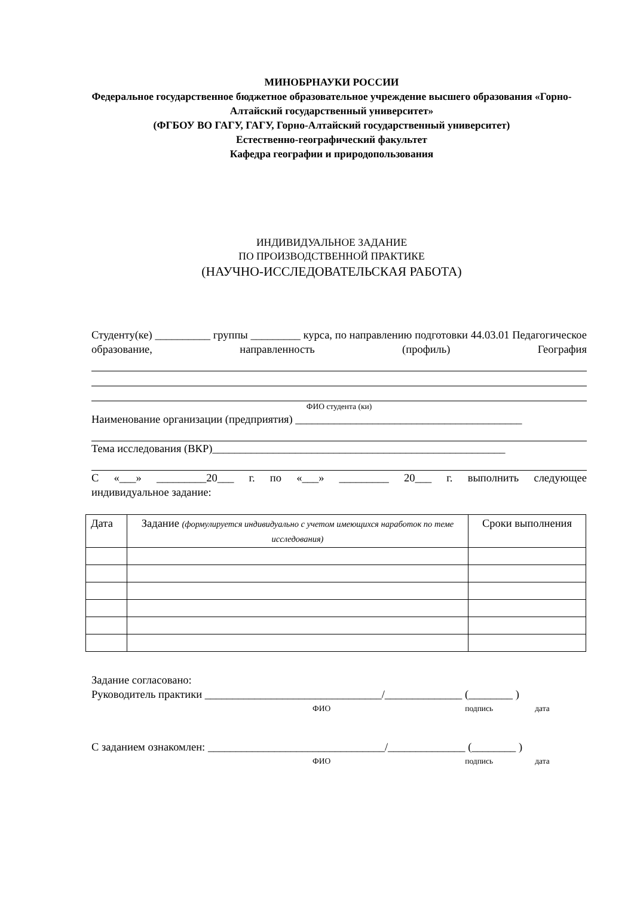МИНОБРНАУКИ РОССИИ
Федеральное государственное бюджетное образовательное учреждение высшего образования «Горно-Алтайский государственный университет»
(ФГБОУ ВО ГАГУ, ГАГУ, Горно-Алтайский государственный университет)
Естественно-географический факультет
Кафедра географии и природопользования
ИНДИВИДУАЛЬНОЕ ЗАДАНИЕ
ПО ПРОИЗВОДСТВЕННОЙ ПРАКТИКЕ
(НАУЧНО-ИССЛЕДОВАТЕЛЬСКАЯ РАБОТА)
Студенту(ке) __________ группы _________ курса, по направлению подготовки 44.03.01 Педагогическое образование, направленность (профиль) География
ФИО студента (ки)
Наименование организации (предприятия) _________________________________________
Тема исследования (ВКР)_____________________________________________________
С «___» _________20___ г. по «___» _________ 20___ г. выполнить следующее
индивидуальное задание:
| Дата | Задание (формулируется индивидуально с учетом имеющихся наработок по теме исследования) | Сроки выполнения |
| --- | --- | --- |
Задание согласовано:
Руководитель практики ________________________________/______________ (________ )
ФИО подпись дата
С заданием ознакомлен: ________________________________/______________ (________ )
ФИО подпись дата